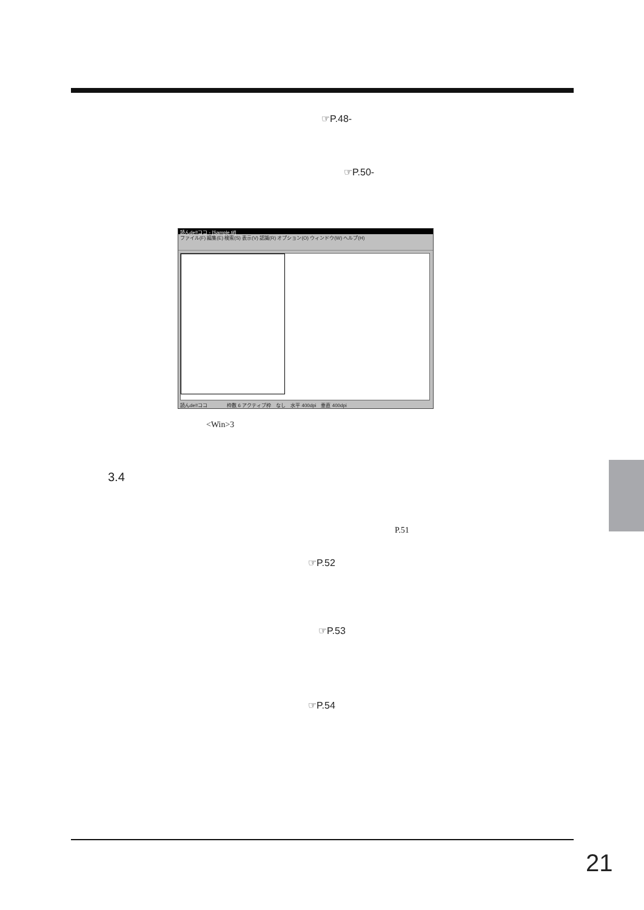☞P.48-
☞P.50-
読んde!!ココ - [Sample.tif]
ファイル(F) 編集(E) 検索(S) 表示(V) 認識(R) オプション(O) ウィンドウ(W) ヘルプ(H)
読んde!!ココ　　　　枠数 6 アクティブ枠　なし　水平 400dpi　垂直 400dpi
<Win>3
3.4
P.51
☞P.52
☞P.53
☞P.54
21